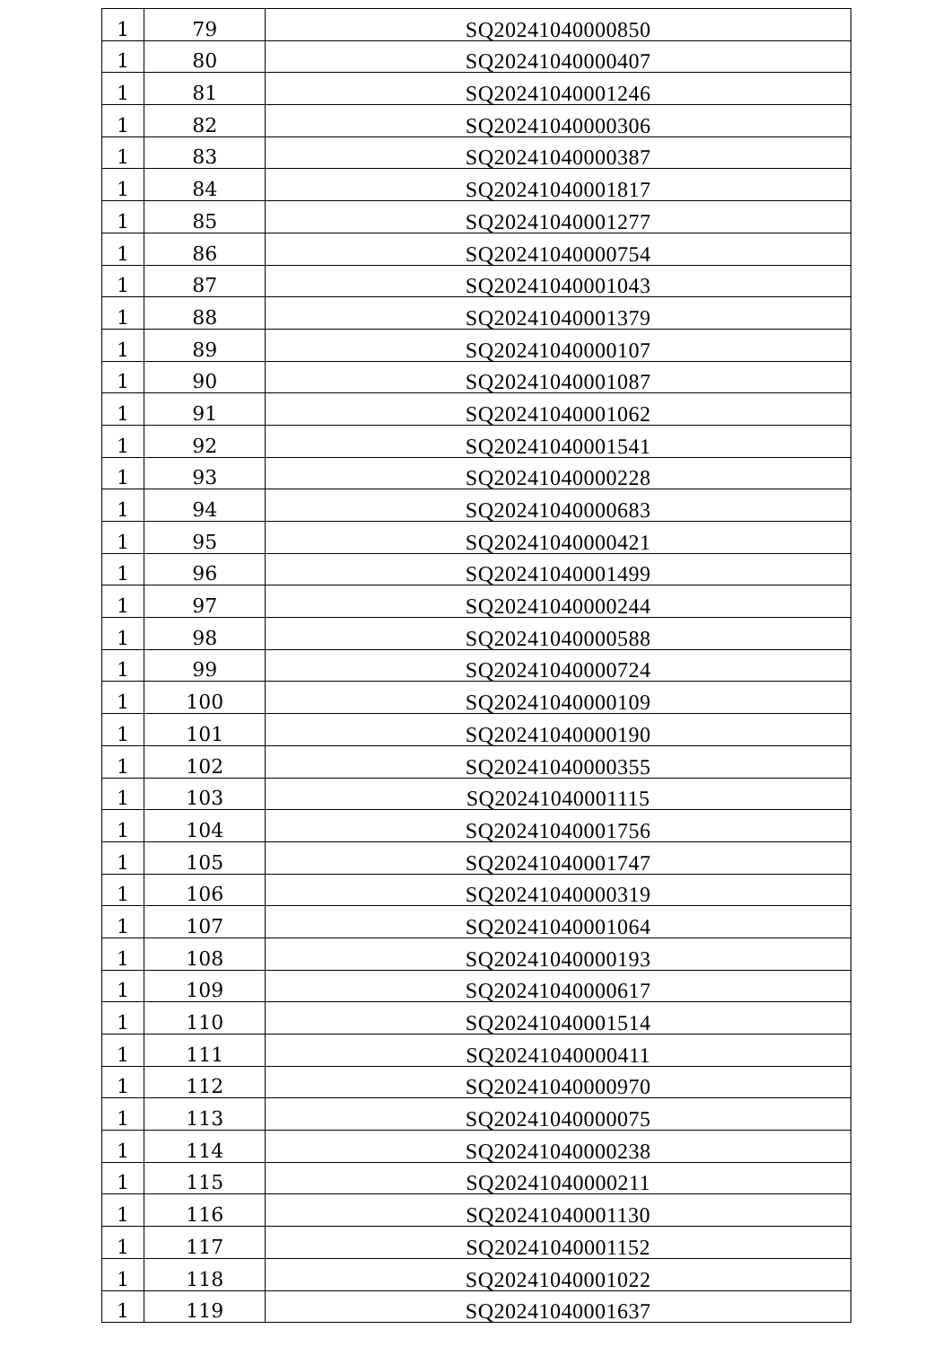| 1 | 79 | SQ20241040000850 |
| 1 | 80 | SQ20241040000407 |
| 1 | 81 | SQ20241040001246 |
| 1 | 82 | SQ20241040000306 |
| 1 | 83 | SQ20241040000387 |
| 1 | 84 | SQ20241040001817 |
| 1 | 85 | SQ20241040001277 |
| 1 | 86 | SQ20241040000754 |
| 1 | 87 | SQ20241040001043 |
| 1 | 88 | SQ20241040001379 |
| 1 | 89 | SQ20241040000107 |
| 1 | 90 | SQ20241040001087 |
| 1 | 91 | SQ20241040001062 |
| 1 | 92 | SQ20241040001541 |
| 1 | 93 | SQ20241040000228 |
| 1 | 94 | SQ20241040000683 |
| 1 | 95 | SQ20241040000421 |
| 1 | 96 | SQ20241040001499 |
| 1 | 97 | SQ20241040000244 |
| 1 | 98 | SQ20241040000588 |
| 1 | 99 | SQ20241040000724 |
| 1 | 100 | SQ20241040000109 |
| 1 | 101 | SQ20241040000190 |
| 1 | 102 | SQ20241040000355 |
| 1 | 103 | SQ20241040001115 |
| 1 | 104 | SQ20241040001756 |
| 1 | 105 | SQ20241040001747 |
| 1 | 106 | SQ20241040000319 |
| 1 | 107 | SQ20241040001064 |
| 1 | 108 | SQ20241040000193 |
| 1 | 109 | SQ20241040000617 |
| 1 | 110 | SQ20241040001514 |
| 1 | 111 | SQ20241040000411 |
| 1 | 112 | SQ20241040000970 |
| 1 | 113 | SQ20241040000075 |
| 1 | 114 | SQ20241040000238 |
| 1 | 115 | SQ20241040000211 |
| 1 | 116 | SQ20241040001130 |
| 1 | 117 | SQ20241040001152 |
| 1 | 118 | SQ20241040001022 |
| 1 | 119 | SQ20241040001637 |